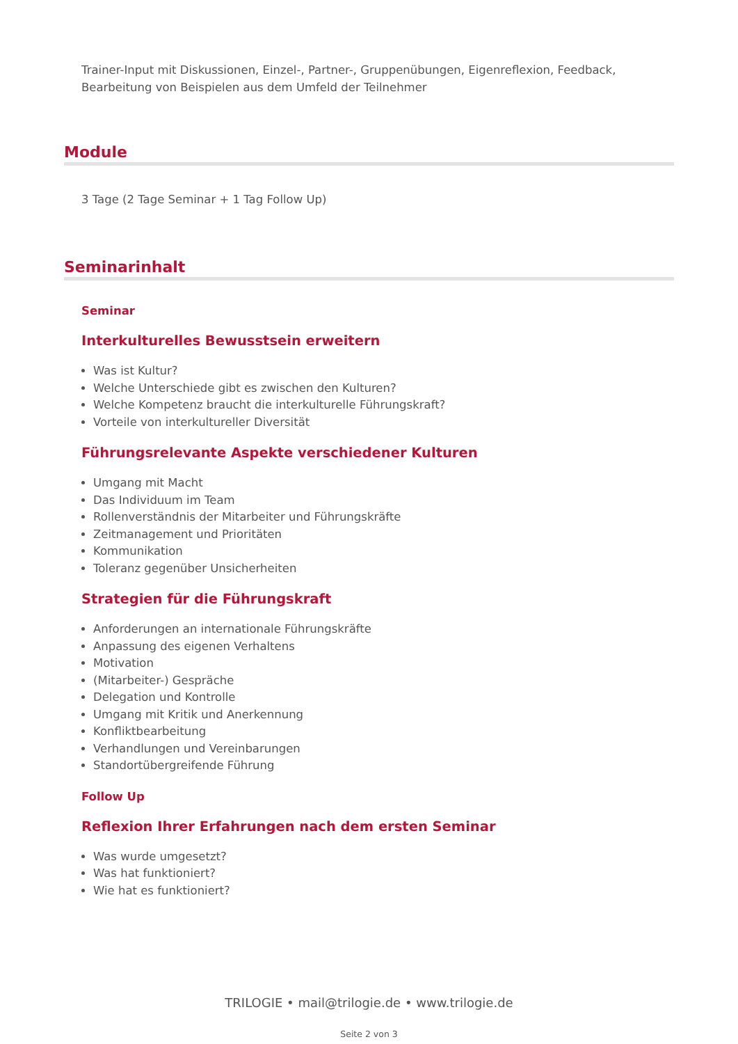Trainer-Input mit Diskussionen, Einzel-, Partner-, Gruppenübungen, Eigenreflexion, Feedback, Bearbeitung von Beispielen aus dem Umfeld der Teilnehmer
Module
3 Tage (2 Tage Seminar + 1 Tag Follow Up)
Seminarinhalt
Seminar
Interkulturelles Bewusstsein erweitern
Was ist Kultur?
Welche Unterschiede gibt es zwischen den Kulturen?
Welche Kompetenz braucht die interkulturelle Führungskraft?
Vorteile von interkultureller Diversität
Führungsrelevante Aspekte verschiedener Kulturen
Umgang mit Macht
Das Individuum im Team
Rollenverständnis der Mitarbeiter und Führungskräfte
Zeitmanagement und Prioritäten
Kommunikation
Toleranz gegenüber Unsicherheiten
Strategien für die Führungskraft
Anforderungen an internationale Führungskräfte
Anpassung des eigenen Verhaltens
Motivation
(Mitarbeiter-) Gespräche
Delegation und Kontrolle
Umgang mit Kritik und Anerkennung
Konfliktbearbeitung
Verhandlungen und Vereinbarungen
Standortübergreifende Führung
Follow Up
Reflexion Ihrer Erfahrungen nach dem ersten Seminar
Was wurde umgesetzt?
Was hat funktioniert?
Wie hat es funktioniert?
TRILOGIE • mail@trilogie.de • www.trilogie.de
Seite 2 von 3